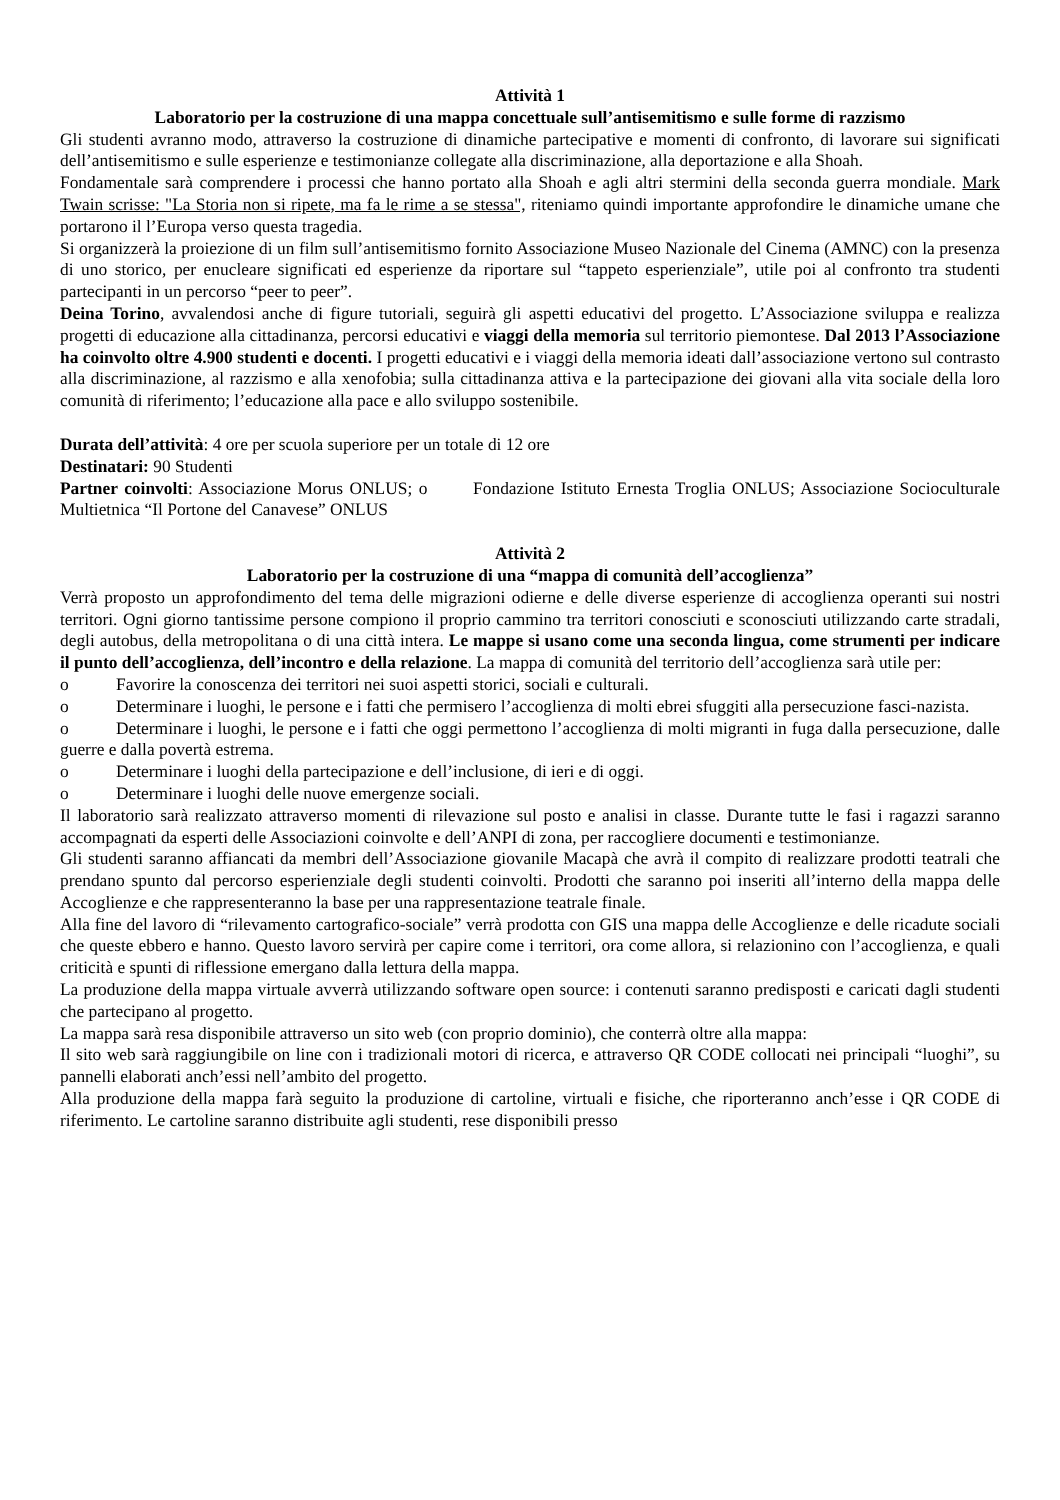Attività 1
Laboratorio per la costruzione di una mappa concettuale sull’antisemitismo e sulle forme di razzismo
Gli studenti avranno modo, attraverso la costruzione di dinamiche partecipative e momenti di confronto, di lavorare sui significati dell’antisemitismo e sulle esperienze e testimonianze collegate alla discriminazione, alla deportazione e alla Shoah.
Fondamentale sarà comprendere i processi che hanno portato alla Shoah e agli altri stermini della seconda guerra mondiale. Mark Twain scrisse: "La Storia non si ripete, ma fa le rime a se stessa", riteniamo quindi importante approfondire le dinamiche umane che portarono il l’Europa verso questa tragedia.
Si organizzerà la proiezione di un film sull’antisemitismo fornito Associazione Museo Nazionale del Cinema (AMNC) con la presenza di uno storico, per enucleare significati ed esperienze da riportare sul “tappeto esperienziale”, utile poi al confronto tra studenti partecipanti in un percorso “peer to peer”.
Deina Torino, avvalendosi anche di figure tutoriali, seguirà gli aspetti educativi del progetto. L’Associazione sviluppa e realizza progetti di educazione alla cittadinanza, percorsi educativi e viaggi della memoria sul territorio piemontese. Dal 2013 l’Associazione ha coinvolto oltre 4.900 studenti e docenti. I progetti educativi e i viaggi della memoria ideati dall’associazione vertono sul contrasto alla discriminazione, al razzismo e alla xenofobia; sulla cittadinanza attiva e la partecipazione dei giovani alla vita sociale della loro comunità di riferimento; l’educazione alla pace e allo sviluppo sostenibile.
Durata dell’attività: 4 ore per scuola superiore per un totale di 12 ore
Destinatari: 90 Studenti
Partner coinvolti: Associazione Morus ONLUS; o Fondazione Istituto Ernesta Troglia ONLUS; Associazione Socioculturale Multietnica “Il Portone del Canavese” ONLUS
Attività 2
Laboratorio per la costruzione di una “mappa di comunità dell’accoglienza”
Verrà proposto un approfondimento del tema delle migrazioni odierne e delle diverse esperienze di accoglienza operanti sui nostri territori. Ogni giorno tantissime persone compiono il proprio cammino tra territori conosciuti e sconosciuti utilizzando carte stradali, degli autobus, della metropolitana o di una città intera. Le mappe si usano come una seconda lingua, come strumenti per indicare il punto dell’accoglienza, dell’incontro e della relazione. La mappa di comunità del territorio dell’accoglienza sarà utile per:
o Favorire la conoscenza dei territori nei suoi aspetti storici, sociali e culturali.
o Determinare i luoghi, le persone e i fatti che permisero l’accoglienza di molti ebrei sfuggiti alla persecuzione fasci-nazista.
o Determinare i luoghi, le persone e i fatti che oggi permettono l’accoglienza di molti migranti in fuga dalla persecuzione, dalle guerre e dalla povertà estrema.
o Determinare i luoghi della partecipazione e dell’inclusione, di ieri e di oggi.
o Determinare i luoghi delle nuove emergenze sociali.
Il laboratorio sarà realizzato attraverso momenti di rilevazione sul posto e analisi in classe. Durante tutte le fasi i ragazzi saranno accompagnati da esperti delle Associazioni coinvolte e dell’ANPI di zona, per raccogliere documenti e testimonianze.
Gli studenti saranno affiancati da membri dell’Associazione giovanile Macapà che avrà il compito di realizzare prodotti teatrali che prendano spunto dal percorso esperienziale degli studenti coinvolti. Prodotti che saranno poi inseriti all’interno della mappa delle Accoglienze e che rappresenteranno la base per una rappresentazione teatrale finale.
Alla fine del lavoro di “rilevamento cartografico-sociale” verrà prodotta con GIS una mappa delle Accoglienze e delle ricadute sociali che queste ebbero e hanno. Questo lavoro servirà per capire come i territori, ora come allora, si relazionino con l’accoglienza, e quali criticità e spunti di riflessione emergano dalla lettura della mappa.
La produzione della mappa virtuale avverrà utilizzando software open source: i contenuti saranno predisposti e caricati dagli studenti che partecipano al progetto.
La mappa sarà resa disponibile attraverso un sito web (con proprio dominio), che conterrà oltre alla mappa:
Il sito web sarà raggiungibile on line con i tradizionali motori di ricerca, e attraverso QR CODE collocati nei principali “luoghi”, su pannelli elaborati anch’essi nell’ambito del progetto.
Alla produzione della mappa farà seguito la produzione di cartoline, virtuali e fisiche, che riporteranno anch’esse i QR CODE di riferimento. Le cartoline saranno distribuite agli studenti, rese disponibili presso